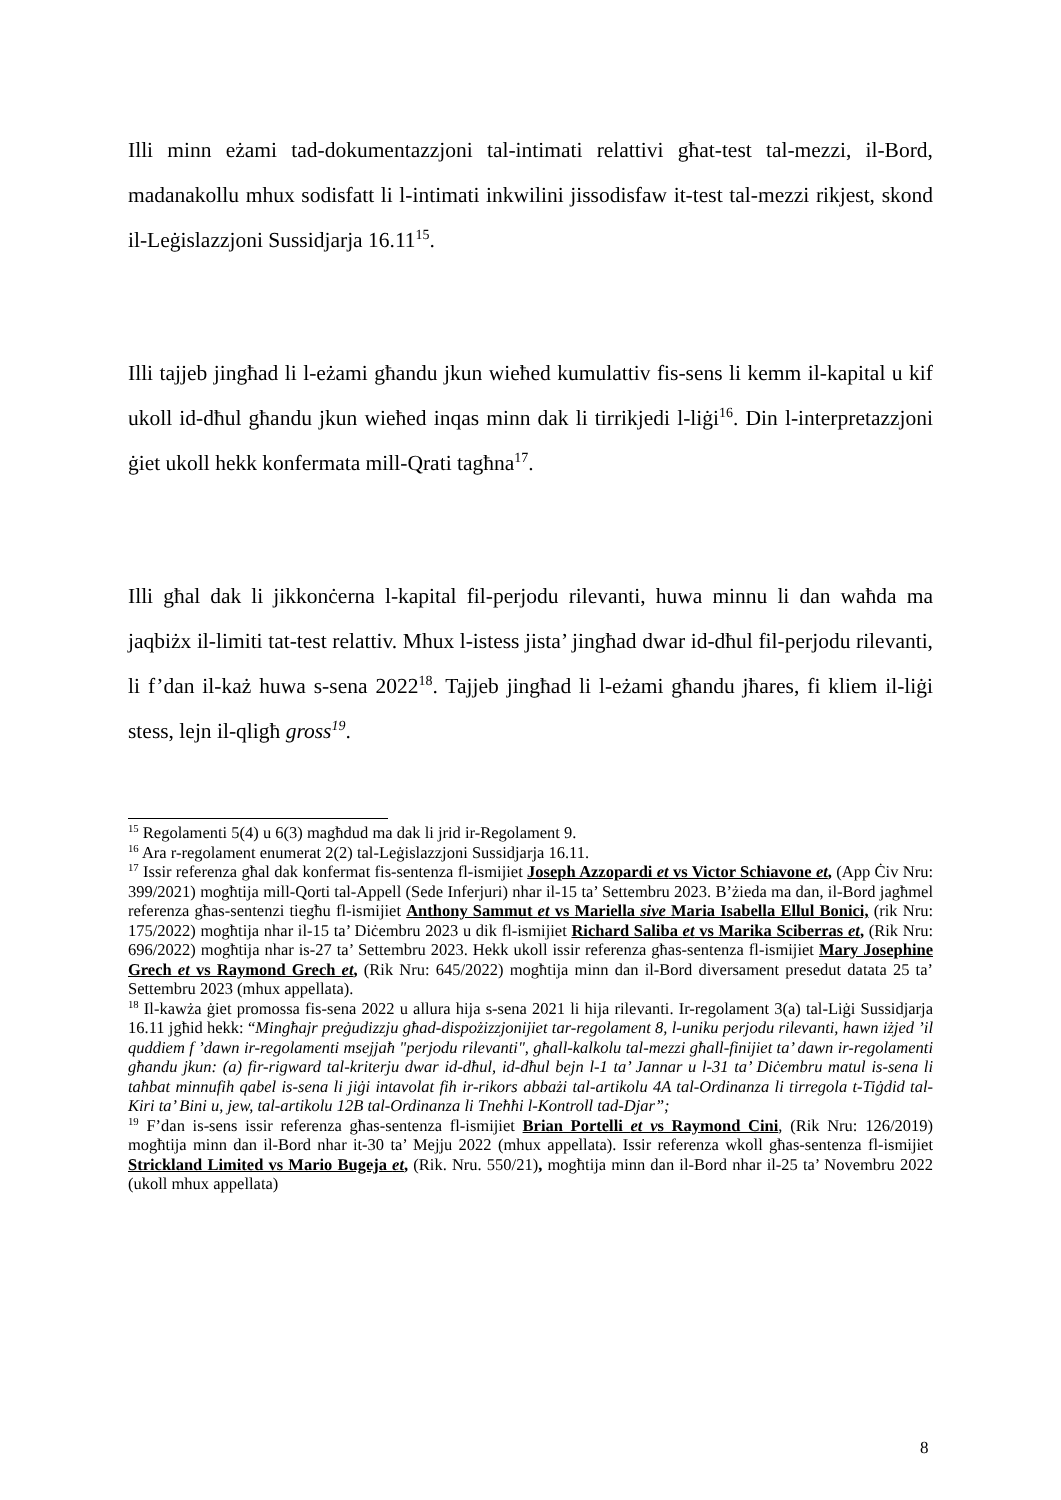Illi minn eżami tad-dokumentazzjoni tal-intimati relattivi għat-test tal-mezzi, il-Bord, madanakollu mhux sodisfatt li l-intimati inkwilini jissodisfaw it-test tal-mezzi rikjest, skond il-Leġislazzjoni Sussidjarja 16.11<sup>15</sup>.
Illi tajjeb jingħad li l-eżami għandu jkun wieħed kumulattiv fis-sens li kemm il-kapital u kif ukoll id-dħul għandu jkun wieħed inqas minn dak li tirrikjedi l-liġi<sup>16</sup>. Din l-interpretazzjoni ġiet ukoll hekk konfermata mill-Qrati tagħna<sup>17</sup>.
Illi għal dak li jikkonċerna l-kapital fil-perjodu rilevanti, huwa minnu li dan waħda ma jaqbiżx il-limiti tat-test relattiv. Mhux l-istess jista’ jingħad dwar id-dħul fil-perjodu rilevanti, li f’dan il-każ huwa s-sena 2022<sup>18</sup>. Tajjeb jingħad li l-eżami għandu jħares, fi kliem il-liġi stess, lejn il-qligħ gross<sup>19</sup>.
<sup>15</sup> Regolamenti 5(4) u 6(3) magħdud ma dak li jrid ir-Regolament 9.
<sup>16</sup> Ara r-regolament enumerat 2(2) tal-Leġislazzjoni Sussidjarja 16.11.
<sup>17</sup> Issir referenza għal dak konfermat fis-sentenza fl-ismijiet Joseph Azzopardi et vs Victor Schiavone et, (App Ċiv Nru: 399/2021) mogħtija mill-Qorti tal-Appell (Sede Inferjuri) nhar il-15 ta’ Settembru 2023. B’żieda ma dan, il-Bord jagħmel referenza għas-sentenzi tiegħu fl-ismijiet Anthony Sammut et vs Mariella sive Maria Isabella Ellul Bonici, (rik Nru: 175/2022) mogħtija nhar il-15 ta’ Diċembru 2023 u dik fl-ismijiet Richard Saliba et vs Marika Sciberras et, (Rik Nru: 696/2022) mogħtija nhar is-27 ta’ Settembru 2023. Hekk ukoll issir referenza għas-sentenza fl-ismijiet Mary Josephine Grech et vs Raymond Grech et, (Rik Nru: 645/2022) mogħtija minn dan il-Bord diversament presedut datata 25 ta’ Settembru 2023 (mhux appellata).
<sup>18</sup> Il-kawża ġiet promossa fis-sena 2022 u allura hija s-sena 2021 li hija rilevanti. Ir-regolament 3(a) tal-Liġi Sussidjarja 16.11 jgħid hekk: “Mingħajr preġudizzju għad-dispożizzjonijiet tar-regolament 8, l-uniku perjodu rilevanti, hawn iżjed ’il quddiem f ’dawn ir-regolamenti msejjaħ "perjodu rilevanti", għall-kalkolu tal-mezzi għall-finijiet ta’ dawn ir-regolamenti għandu jkun: (a) fir-rigward tal-kriterju dwar id-dħul, id-dħul bejn l-1 ta’ Jannar u l-31 ta’ Diċembru matul is-sena li taħbat minnufih qabel is-sena li jiġi intavolat fih ir-rikors abbażi tal-artikolu 4A tal-Ordinanza li tirregola t-Tiġdid tal-Kiri ta’ Bini u, jew, tal-artikolu 12B tal-Ordinanza li Tneħħi l-Kontroll tad-Djar”;
<sup>19</sup> F’dan is-sens issir referenza għas-sentenza fl-ismijiet Brian Portelli et vs Raymond Cini, (Rik Nru: 126/2019) mogħtija minn dan il-Bord nhar it-30 ta’ Mejju 2022 (mhux appellata). Issir referenza wkoll għas-sentenza fl-ismijiet Strickland Limited vs Mario Bugeja et, (Rik. Nru. 550/21), mogħtija minn dan il-Bord nhar il-25 ta’ Novembru 2022 (ukoll mhux appellata)
8